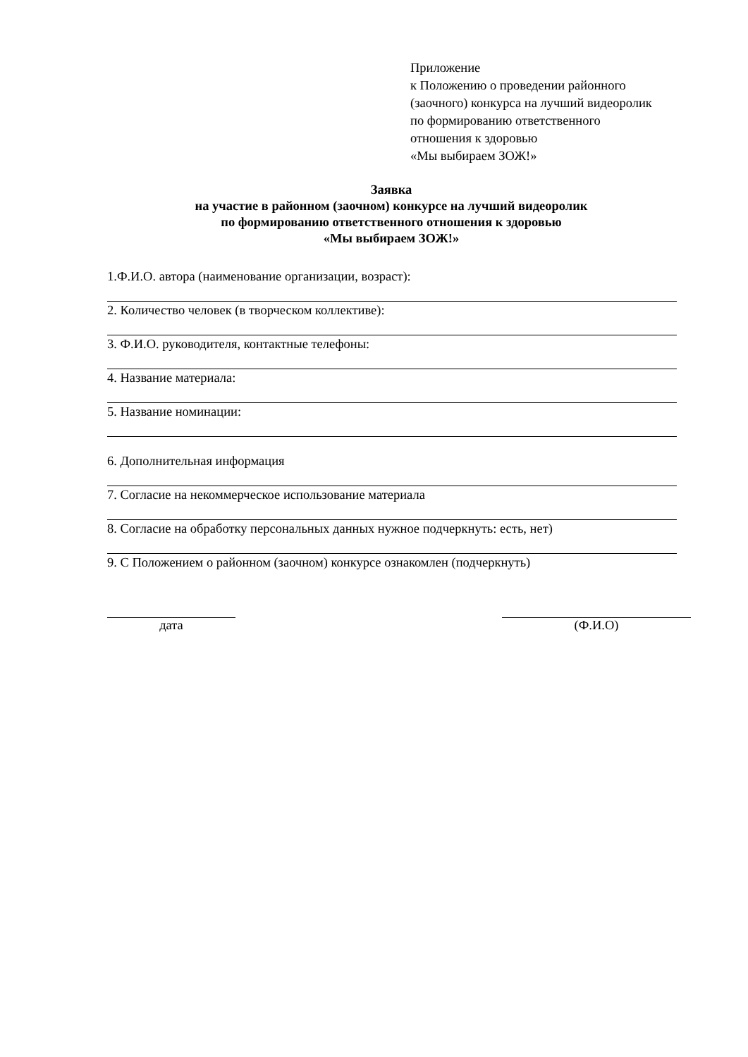Приложение
к Положению о проведении районного
(заочного) конкурса на лучший видеоролик
по формированию ответственного
отношения к здоровью
«Мы выбираем ЗОЖ!»
Заявка
на участие в районном (заочном) конкурсе на лучший видеоролик
по формированию ответственного отношения к здоровью
«Мы выбираем ЗОЖ!»
1.Ф.И.О. автора (наименование организации, возраст):
2. Количество человек (в творческом коллективе):
3. Ф.И.О. руководителя, контактные телефоны:
4. Название материала:
5. Название номинации:
6. Дополнительная информация
7. Согласие на некоммерческое использование материала
8. Согласие на обработку персональных данных нужное подчеркнуть: есть, нет)
9. С Положением о районном (заочном) конкурсе ознакомлен (подчеркнуть)
дата (Ф.И.О)